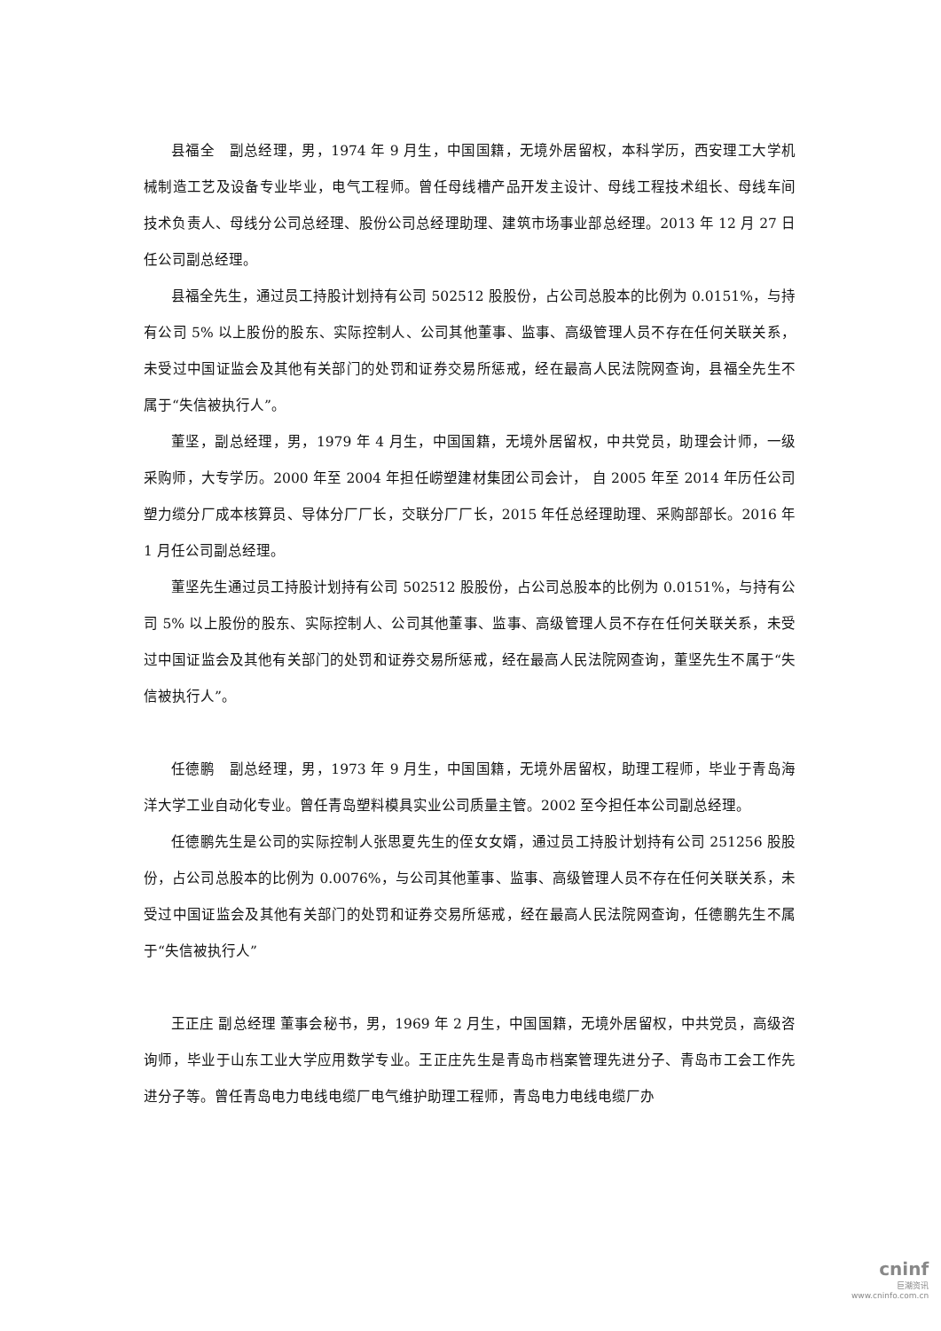县福全　副总经理，男，1974 年 9 月生，中国国籍，无境外居留权，本科学历，西安理工大学机械制造工艺及设备专业毕业，电气工程师。曾任母线槽产品开发主设计、母线工程技术组长、母线车间技术负责人、母线分公司总经理、股份公司总经理助理、建筑市场事业部总经理。2013 年 12 月 27 日任公司副总经理。
县福全先生，通过员工持股计划持有公司 502512 股股份，占公司总股本的比例为 0.0151%，与持有公司 5% 以上股份的股东、实际控制人、公司其他董事、监事、高级管理人员不存在任何关联关系，未受过中国证监会及其他有关部门的处罚和证券交易所惩戒，经在最高人民法院网查询，县福全先生不属于“失信被执行人”。
董坚，副总经理，男，1979 年 4 月生，中国国籍，无境外居留权，中共党员，助理会计师，一级采购师，大专学历。2000 年至 2004 年担任崂塑建材集团公司会计， 自 2005 年至 2014 年历任公司塑力缆分厂成本核算员、导体分厂厂长，交联分厂厂长，2015 年任总经理助理、采购部部长。2016 年 1 月任公司副总经理。
董坚先生通过员工持股计划持有公司 502512 股股份，占公司总股本的比例为 0.0151%，与持有公司 5% 以上股份的股东、实际控制人、公司其他董事、监事、高级管理人员不存在任何关联关系，未受过中国证监会及其他有关部门的处罚和证券交易所惩戒，经在最高人民法院网查询，董坚先生不属于“失信被执行人”。
任德鹏　副总经理，男，1973 年 9 月生，中国国籍，无境外居留权，助理工程师，毕业于青岛海洋大学工业自动化专业。曾任青岛塑料模具实业公司质量主管。2002 至今担任本公司副总经理。
任德鹏先生是公司的实际控制人张思夏先生的侄女女婿，通过员工持股计划持有公司 251256 股股份，占公司总股本的比例为 0.0076%，与公司其他董事、监事、高级管理人员不存在任何关联关系，未受过中国证监会及其他有关部门的处罚和证券交易所惩戒，经在最高人民法院网查询，任德鹏先生不属于“失信被执行人”
王正庄 副总经理 董事会秘书，男，1969 年 2 月生，中国国籍，无境外居留权，中共党员，高级咨询师，毕业于山东工业大学应用数学专业。王正庄先生是青岛市档案管理先进分子、青岛市工会工作先进分子等。曾任青岛电力电线电缆厂电气维护助理工程师，青岛电力电线电缆厂办
cninf
巨潮资讯
www.cninfo.com.cn